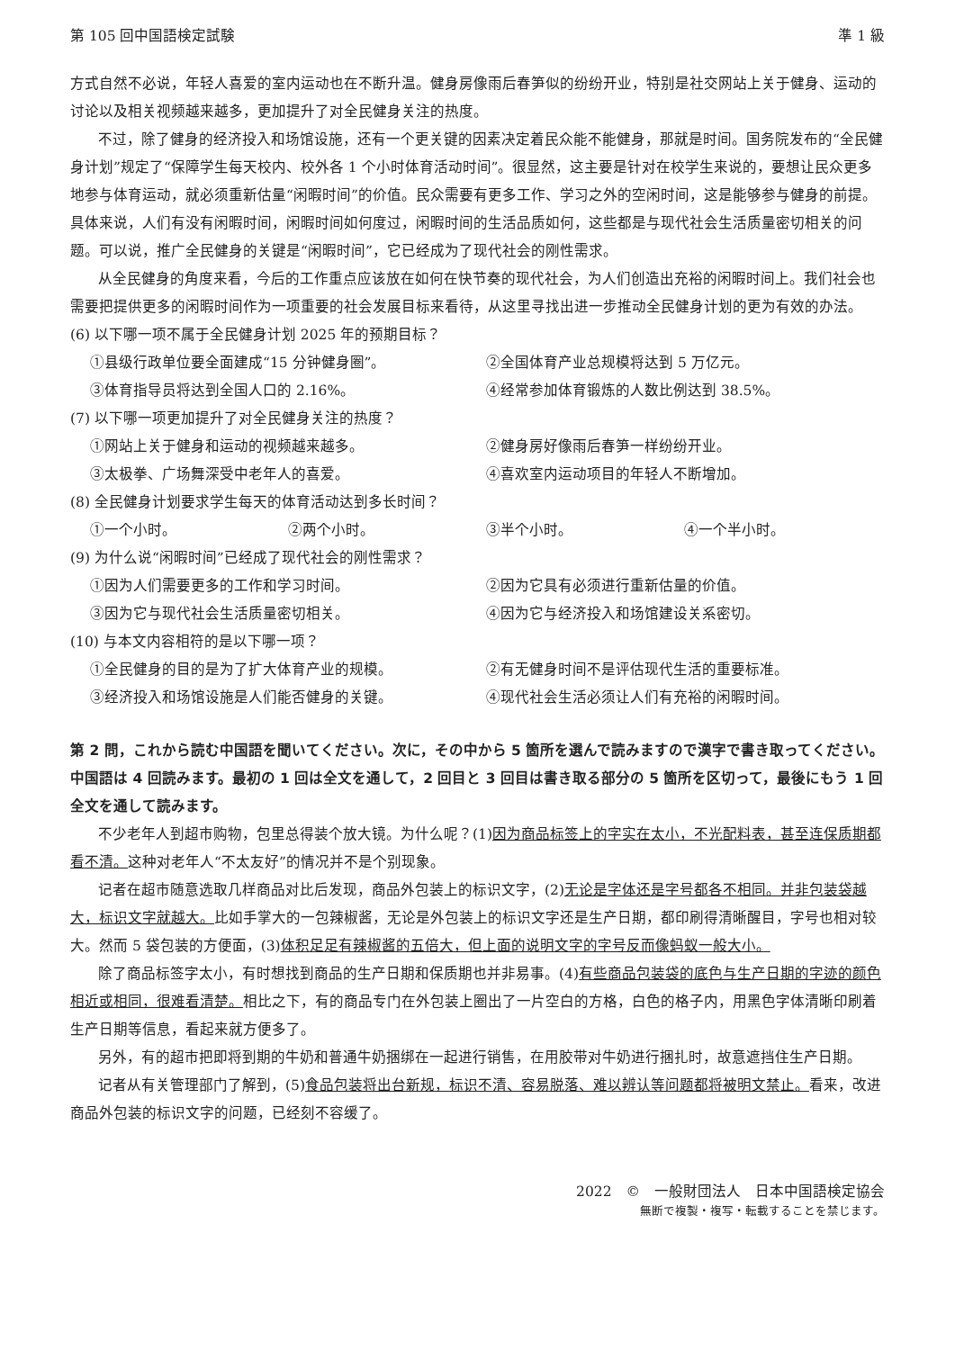第 105 回中国語検定試験 準 1 級
方式自然不必说，年轻人喜爱的室内运动也在不断升温。健身房像雨后春笋似的纷纷开业，特别是社交网站上关于健身、运动的讨论以及相关视频越来越多，更加提升了对全民健身关注的热度。
不过，除了健身的经济投入和场馆设施，还有一个更关键的因素决定着民众能不能健身，那就是时间。国务院发布的“全民健身计划”规定了“保障学生每天校内、校外各 1 个小时体育活动时间”。很显然，这主要是针对在校学生来说的，要想让民众更多地参与体育运动，就必须重新估量“闲暇时间”的价值。民众需要有更多工作、学习之外的空闲时间，这是能够参与健身的前提。具体来说，人们有没有闲暇时间，闲暇时间如何度过，闲暇时间的生活品质如何，这些都是与现代社会生活质量密切相关的问题。可以说，推广全民健身的关键是“闲暇时间”，它已经成为了现代社会的刚性需求。
从全民健身的角度来看，今后的工作重点应该放在如何在快节奏的现代社会，为人们创造出充裕的闲暇时间上。我们社会也需要把提供更多的闲暇时间作为一项重要的社会发展目标来看待，从这里寻找出进一步推动全民健身计划的更为有效的办法。
(6) 以下哪一项不属于全民健身计划 2025 年的预期目标？
①县级行政单位要全面建成“15 分钟健身圈”。 ②全国体育产业总规模将达到 5 万亿元。
③体育指导员将达到全国人口的 2.16%。 ④经常参加体育锻炼的人数比例达到 38.5%。
(7) 以下哪一项更加提升了对全民健身关注的热度？
①网站上关于健身和运动的视频越来越多。 ②健身房好像雨后春笋一样纷纷开业。
③太极拳、广场舞深受中老年人的喜爱。 ④喜欢室内运动项目的年轻人不断增加。
(8) 全民健身计划要求学生每天的体育活动达到多长时间？
①一个小时。 ②两个小时。 ③半个小时。 ④一个半小时。
(9) 为什么说“闲暇时间”已经成了现代社会的刚性需求？
①因为人们需要更多的工作和学习时间。 ②因为它具有必须进行重新估量的价值。
③因为它与现代社会生活质量密切相关。 ④因为它与经济投入和场馆建设关系密切。
(10) 与本文内容相符的是以下哪一项？
①全民健身的目的是为了扩大体育产业的规模。 ②有无健身时间不是评估现代生活的重要标准。
③经济投入和场馆设施是人们能否健身的关键。 ④现代社会生活必须让人们有充裕的闲暇时间。
第 2 問，これから読む中国語を聞いてください。次に，その中から 5 箇所を選んで読みますので漢字で書き取ってください。中国語は 4 回読みます。最初の 1 回は全文を通して，2 回目と 3 回目は書き取る部分の 5 箇所を区切って，最後にもう 1 回全文を通して読みます。
不少老年人到超市购物，包里总得装个放大镜。为什么呢？(1)因为商品标签上的字实在太小，不光配料表，甚至连保质期都看不清。这种对老年人“不太友好”的情况并不是个别现象。
记者在超市随意选取几样商品对比后发现，商品外包装上的标识文字，(2)无论是字体还是字号都各不相同。并非包装袋越大，标识文字就越大。比如手掌大的一包辣椒酱，无论是外包装上的标识文字还是生产日期，都印刷得清晰醒目，字号也相对较大。然而 5 袋包装的方便面，(3)体积足足有辣椒酱的五倍大，但上面的说明文字的字号反而像蚂蚁一般大小。
除了商品标签字太小，有时想找到商品的生产日期和保质期也并非易事。(4)有些商品包装袋的底色与生产日期的字迹的颜色相近或相同，很难看清楚。相比之下，有的商品专门在外包装上圈出了一片空白的方格，白色的格子内，用黑色字体清晰印刷着生产日期等信息，看起来就方便多了。
另外，有的超市把即将到期的牛奶和普通牛奶捆绑在一起进行销售，在用胶带对牛奶进行捆扎时，故意遮挡住生产日期。
记者从有关管理部门了解到，(5)食品包装将出台新规，标识不清、容易脱落、难以辨认等问题都将被明文禁止。看来，改进商品外包装的标识文字的问题，已经刻不容缓了。
2022　©　一般財団法人　日本中国語検定協会
無断で複製・複写・転載することを禁じます。